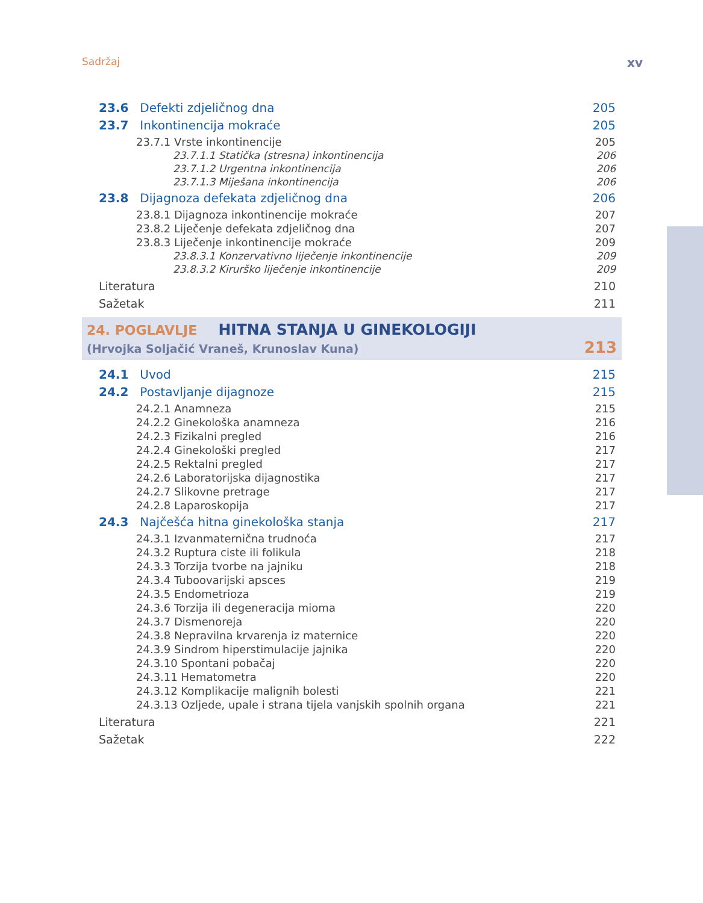Sadržaj xv
23.6 Defekti zdjeličnog dna 205
23.7 Inkontinencija mokraće 205
23.7.1 Vrste inkontinencije 205
23.7.1.1 Statička (stresna) inkontinencija 206
23.7.1.2 Urgentna inkontinencija 206
23.7.1.3 Miješana inkontinencija 206
23.8 Dijagnoza defekata zdjeličnog dna 206
23.8.1 Dijagnoza inkontinencije mokraće 207
23.8.2 Liječenje defekata zdjeličnog dna 207
23.8.3 Liječenje inkontinencije mokraće 209
23.8.3.1 Konzervativno liječenje inkontinencije 209
23.8.3.2 Kirurško liječenje inkontinencije 209
Literatura 210
Sažetak 211
24. POGLAVLJE HITNA STANJA U GINEKOLOGIJI
(Hrvojka Soljačić Vraneš, Krunoslav Kuna) 213
24.1 Uvod 215
24.2 Postavljanje dijagnoze 215
24.2.1 Anamneza 215
24.2.2 Ginekološka anamneza 216
24.2.3 Fizikalni pregled 216
24.2.4 Ginekološki pregled 217
24.2.5 Rektalni pregled 217
24.2.6 Laboratorijska dijagnostika 217
24.2.7 Slikovne pretrage 217
24.2.8 Laparoskopija 217
24.3 Najčešća hitna ginekološka stanja 217
24.3.1 Izvanmaternična trudnoća 217
24.3.2 Ruptura ciste ili folikula 218
24.3.3 Torzija tvorbe na jajniku 218
24.3.4 Tuboovarijski apsces 219
24.3.5 Endometrioza 219
24.3.6 Torzija ili degeneracija mioma 220
24.3.7 Dismenoreja 220
24.3.8 Nepravilna krvarenja iz maternice 220
24.3.9 Sindrom hiperstimulacije jajnika 220
24.3.10 Spontani pobačaj 220
24.3.11 Hematometra 220
24.3.12 Komplikacije malignih bolesti 221
24.3.13 Ozljede, upale i strana tijela vanjskih spolnih organa 221
Literatura 221
Sažetak 222